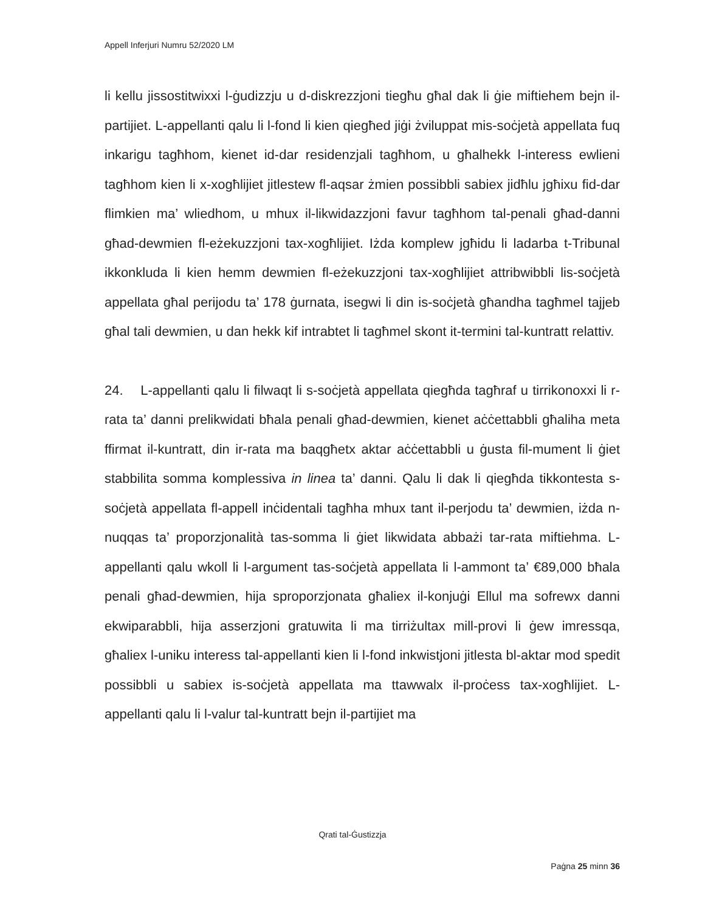Appell Inferjuri Numru 52/2020 LM
li kellu jissostitwixxi l-ġudizzju u d-diskrezzjoni tiegħu għal dak li ġie miftiehem bejn il-partijiet. L-appellanti qalu li l-fond li kien qiegħed jiġi żviluppat mis-soċjetà appellata fuq inkarigu tagħhom, kienet id-dar residenzjali tagħhom, u għalhekk l-interess ewlieni tagħhom kien li x-xogħlijiet jitlestew fl-aqsar żmien possibbli sabiex jidħlu jgħixu fid-dar flimkien ma’ wliedhom, u mhux il-likwidazzjoni favur tagħhom tal-penali għad-danni għad-dewmien fl-eżekuzzjoni tax-xogħlijiet. Iżda komplew jgħidu li ladarba t-Tribunal ikkonkluda li kien hemm dewmien fl-eżekuzzjoni tax-xogħlijiet attribwibbli lis-soċjetà appellata għal perijodu ta’ 178 ġurnata, isegwi li din is-soċjetà għandha tagħmel tajjeb għal tali dewmien, u dan hekk kif intrabtet li tagħmel skont it-termini tal-kuntratt relattiv.
24. L-appellanti qalu li filwaqt li s-soċjetà appellata qiegħda tagħraf u tirrikonoxxi li r-rata ta’ danni prelikwidati bħala penali għad-dewmien, kienet aċċettabbli għaliha meta ffirmat il-kuntratt, din ir-rata ma baqgħetx aktar aċċettabbli u ġusta fil-mument li ġiet stabbilita somma komplessiva in linea ta’ danni. Qalu li dak li qiegħda tikkontesta s-soċjetà appellata fl-appell inċidentali tagħha mhux tant il-perjodu ta’ dewmien, iżda n-nuqqas ta’ proporzjonalità tas-somma li ġiet likwidata abbażi tar-rata miftiehma. L-appellanti qalu wkoll li l-argument tas-soċjetà appellata li l-ammont ta’ €89,000 bħala penali għad-dewmien, hija sproporzjonata għaliex il-konjuġi Ellul ma sofrewx danni ekwiparabbli, hija asserzjoni gratuwita li ma tirriżultax mill-provi li ġew imressqa, għaliex l-uniku interess tal-appellanti kien li l-fond inkwistjoni jitlesta bl-aktar mod spedit possibbli u sabiex is-soċjetà appellata ma ttawwalx il-proċess tax-xogħlijiet. L-appellanti qalu li l-valur tal-kuntratt bejn il-partijiet ma
Qrati tal-Ġustizzja
Paġna 25 minn 36